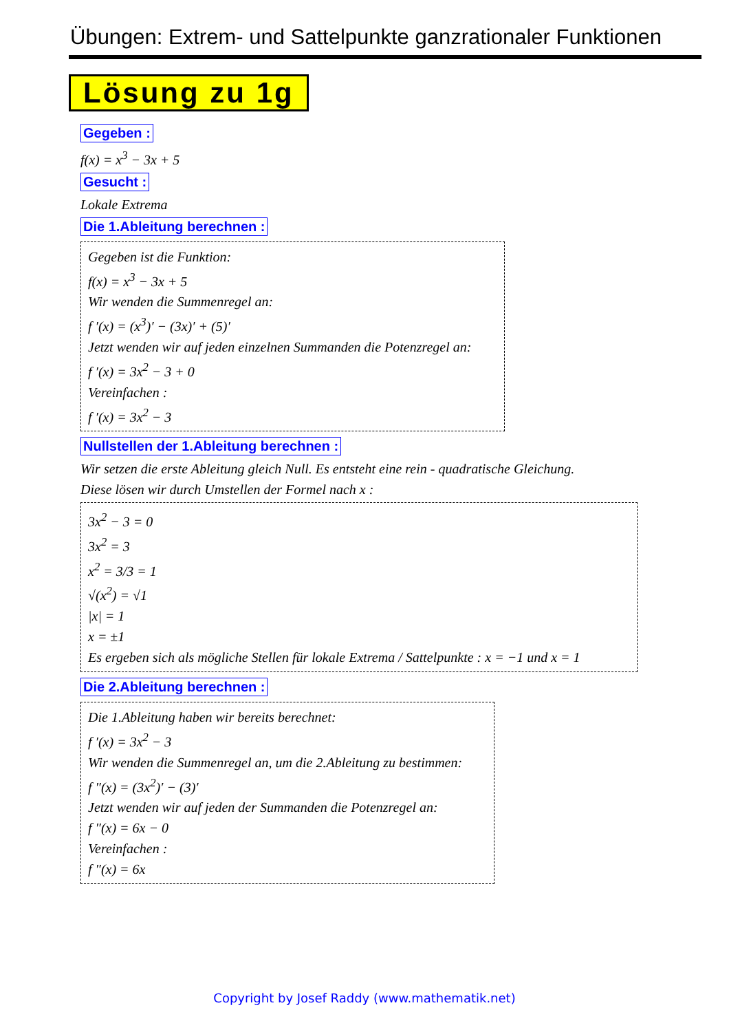Übungen: Extrem- und Sattelpunkte ganzrationaler Funktionen
Lösung zu 1g
Gegeben :
f(x) = x<sup>3</sup> − 3x + 5
Gesucht :
Lokale Extrema
Die 1.Ableitung berechnen :
Gegeben ist die Funktion:
f(x) = x<sup>3</sup> − 3x + 5
Wir wenden die Summenregel an:
f ′(x) = (x<sup>3</sup>)′ − (3x)′ + (5)′
Jetzt wenden wir auf jeden einzelnen Summanden die Potenzregel an:
f ′(x) = 3x<sup>2</sup> − 3 + 0
Vereinfachen :
f ′(x) = 3x<sup>2</sup> − 3
Nullstellen der 1.Ableitung berechnen :
Wir setzen die erste Ableitung gleich Null. Es entsteht eine rein - quadratische Gleichung.
Diese lösen wir durch Umstellen der Formel nach x :
3x<sup>2</sup> − 3 = 0
3x<sup>2</sup> = 3
x<sup>2</sup> = 3/3 = 1
√(x<sup>2</sup>) = √1
|x| = 1
x = ±1
Es ergeben sich als mögliche Stellen für lokale Extrema / Sattelpunkte : x = −1 und x = 1
Die 2.Ableitung berechnen :
Die 1.Ableitung haben wir bereits berechnet:
f ′(x) = 3x<sup>2</sup> − 3
Wir wenden die Summenregel an, um die 2.Ableitung zu bestimmen:
f ″(x) = (3x<sup>2</sup>)′ − (3)′
Jetzt wenden wir auf jeden der Summanden die Potenzregel an:
f ″(x) = 6x − 0
Vereinfachen :
f ″(x) = 6x
Copyright by Josef Raddy (www.mathematik.net)